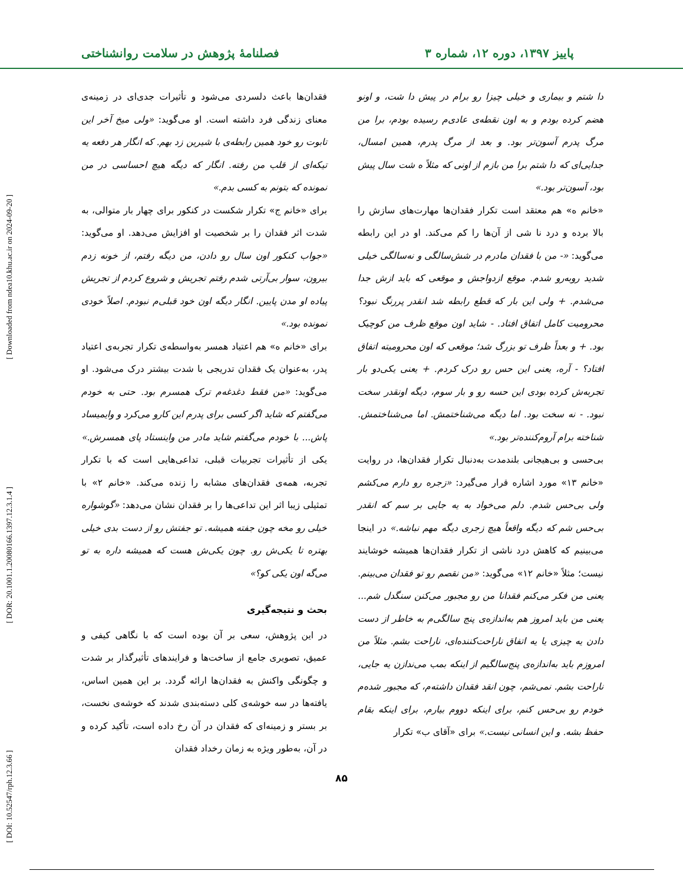پاییز ۱۳۹۷، دوره ۱۲، شماره ۳ فصلنامهٔ پژوهش در سلامت روانشناختی
[ Downloaded from ndea10.khu.ac.ir on 2024-09-20 ]
[ DOR: 20.1001.1.20080166.1397.12.3.1.4 ]
[ DOI: 10.52547/rph.12.3.66 ]
دا شتم و بیماری و خیلی چیزا رو برام در پیش دا شت، و اونو هضم کرده بودم و به اون نقطه‌ی عادی‌م رسیده بودم، برا من مرگ پدرم آسون‌تر بود. و بعد از مرگ پدرم، همین امسال، جدایی‌ای که دا شتم برا من بازم از اونی که مثلاً ه شت سال پیش بود، آسون‌تر بود.»
«خانم ه» هم معتقد است تکرار فقدان‌ها مهارت‌های سازش را بالا برده و درد نا شی از آن‌ها را کم می‌کند. او در این رابطه می‌گوید: «- من با فقدان مادرم در شش‌سالگی و نه‌سالگی خیلی شدید روبه‌رو شدم. موقع ازدواجش و موقعی که باید ازش جدا می‌شدم. + ولی این بار که قطع رابطه شد انقدر پررنگ نبود؟ محرومیت کامل اتفاق افتاد. - شاید اون موقع ظرف من کوچیک بود. + و بعداً ظرف تو بزرگ شد؛ موقعی که اون محرومیته اتفاق افتاد؟ - آره، یعنی این حس رو درک کردم. + یعنی یکی‌دو بار تجربه‌ش کرده بودی این حسه رو و بار سوم، دیگه اونقدر سخت نبود. - نه سخت بود. اما دیگه می‌شناختمش. اما می‌شناختمش. شناخته برام آروم‌کننده‌تر بود.»
بی‌حسی و بی‌هیجانی بلندمدت به‌دنبال تکرار فقدان‌ها، در روایت «خانم ۱۳» مورد اشاره قرار می‌گیرد: «زجره رو دارم می‌کشم ولی بی‌حس شدم. دلم می‌خواد به یه جایی بر سم که انقدر بی‌حس شم که دیگه واقعاً هیچ زجری دیگه مهم نباشه.» در اینجا می‌بینیم که کاهش درد ناشی از تکرار فقدان‌ها همیشه خوشایند نیست؛ مثلاً «خانم ۱۲» می‌گوید: «من نقصم رو تو فقدان می‌بینم. یعنی من فکر می‌کنم فقدانا من رو مجبور می‌کنن سنگدل شم... یعنی من باید امروز هم به‌اندازه‌ی پنج سالگی‌م به خاطر از دست دادن یه چیزی یا یه اتفاق ناراحت‌کننده‌ای، ناراحت بشم. مثلاً من امروزم باید به‌اندازه‌ی پنج‌سالگیم از اینکه بمب می‌ندازن یه جایی، ناراحت بشم. نمی‌شم، چون انقد فقدان داشته‌م، که مجبور شده‌م خودم رو بی‌حس کنم، برای اینکه دووم بیارم، برای اینکه بقام حفظ بشه. و این انسانی نیست.» برای «آقای ب» تکرار
فقدان‌ها باعث دلسردی می‌شود و تأثیرات جدی‌ای در زمینه‌ی معنای زندگی فرد داشته است. او می‌گوید: «ولی میخ آخر این تابوت رو خود همین رابطه‌ی با شیرین زد بهم. که انگار هر دفعه یه تیکه‌ای از قلب من رفته. انگار که دیگه هیچ احساسی در من نمونده که بتونم به کسی بدم.»
برای «خانم ج» تکرار شکست در کنکور برای چهار بار متوالی، به شدت اثر فقدان را بر شخصیت او افزایش می‌دهد. او می‌گوید: «جواب کنکور اون سال رو دادن، من دیگه رفتم، از خونه زدم بیرون، سوار بی‌آرتی شدم رفتم تجریش و شروع کردم از تجریش پیاده او مدن پایین. انگار دیگه اون خود قبلی‌م نبودم. اصلاً خودی نمونده بود.»
برای «خانم ه» هم اعتیاد همسر به‌واسطه‌ی تکرار تجربه‌ی اعتیاد پدر، به‌عنوان یک فقدان تدریجی با شدت بیشتر درک می‌شود. او می‌گوید: «من فقط دغدغه‌م ترک همسرم بود. حتی به خودم می‌گفتم که شاید اگر کسی برای پدرم این کارو می‌کرد و وایمیساد پاش... با خودم می‌گفتم شاید مادر من واینستاد پای همسرش.» یکی از تأثیرات تجربیات قبلی، تداعی‌هایی است که با تکرار تجربه، همه‌ی فقدان‌های مشابه را زنده می‌کند. «خانم ۲» با تمثیلی زیبا اثر این تداعی‌ها را بر فقدان نشان می‌دهد: «گوشواره خیلی رو مخه چون جفته همیشه. تو جفتش رو از دست بدی خیلی بهتره تا یکی‌ش رو. چون یکی‌ش هست که همیشه داره به تو می‌گه اون یکی کو؟»
بحث و نتیجه‌گیری
در این پژوهش، سعی بر آن بوده است که با نگاهی کیفی و عمیق، تصویری جامع از ساخت‌ها و فرایندهای تأثیرگذار بر شدت و چگونگی واکنش به فقدان‌ها ارائه گردد. بر این همین اساس، یافته‌ها در سه خوشه‌ی کلی دسته‌بندی شدند که خوشه‌ی نخست، بر بستر و زمینه‌ای که فقدان در آن رخ داده است، تأکید کرده و در آن، به‌طور ویژه به زمان رخداد فقدان
۸۵